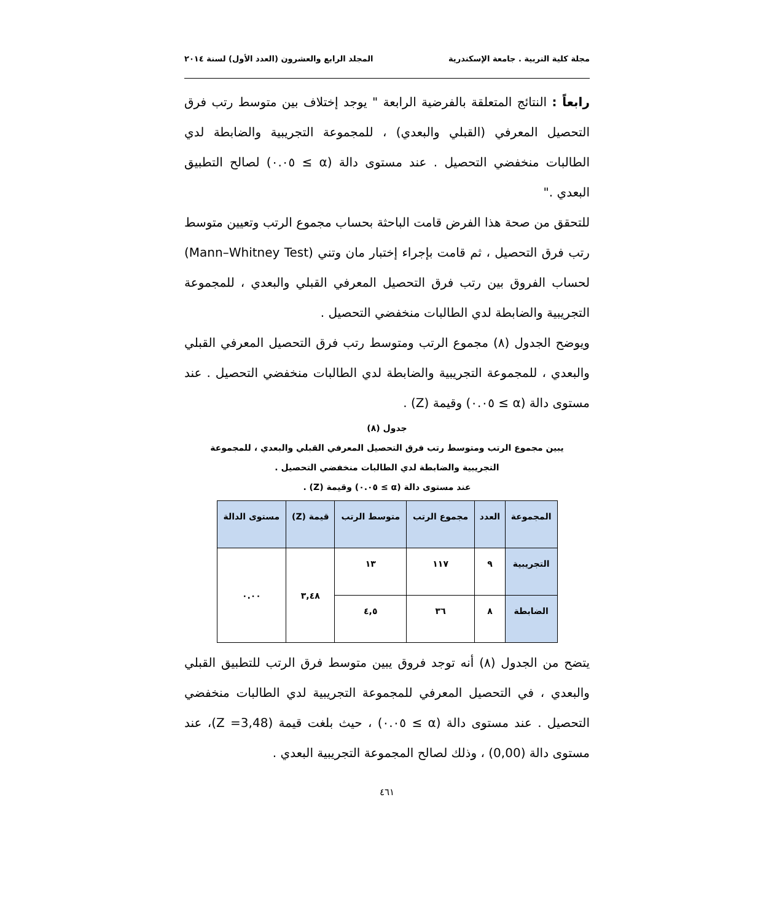مجلة كلية التربية . جامعة الإسكندرية المجلد الرابع والعشرون (العدد الأول) لسنة ٢٠١٤
رابعاً : النتائج المتعلقة بالفرضية الرابعة " يوجد إختلاف بين متوسط رتب فرق التحصيل المعرفي (القبلي والبعدي) ، للمجموعة التجريبية والضابطة لدي الطالبات منخفضي التحصيل . عند مستوى دالة (α ≥ ٠.٠٥) لصالح التطبيق البعدي ."
للتحقق من صحة هذا الفرض قامت الباحثة بحساب مجموع الرتب وتعيين متوسط رتب فرق التحصيل ، ثم قامت بإجراء إختبار مان وتني (Mann–Whitney Test) لحساب الفروق بين رتب فرق التحصيل المعرفي القبلي والبعدي ، للمجموعة التجريبية والضابطة لدي الطالبات منخفضي التحصيل .
ويوضح الجدول (٨) مجموع الرتب ومتوسط رتب فرق التحصيل المعرفي القبلي والبعدي ، للمجموعة التجريبية والضابطة لدي الطالبات منخفضي التحصيل . عند مستوى دالة (α ≥ ٠.٠٥) وقيمة (Z) .
جدول (٨)
يبين مجموع الرتب ومتوسط رتب فرق التحصيل المعرفي القبلي والبعدي ، للمجموعة
التجريبية والضابطة لدي الطالبات منخفضي التحصيل .
عند مستوى دالة (α ≥ ٠.٠٥) وقيمة (Z) .
| المجموعة | العدد | مجموع الرتب | متوسط الرتب | قيمة (Z) | مستوى الدالة |
| --- | --- | --- | --- | --- | --- |
| التجريبية | ٩ | ١١٧ | ١٣ | ٣,٤٨ | ٠.٠٠ |
| الضابطة | ٨ | ٣٦ | ٤,٥ | | |
يتضح من الجدول (٨) أنه توجد فروق يبين متوسط فرق الرتب للتطبيق القبلي والبعدي ، في التحصيل المعرفي للمجموعة التجريبية لدي الطالبات منخفضي التحصيل . عند مستوى دالة (α ≥ ٠.٠٥) ، حيث بلغت قيمة (Z =3,48)، عند مستوى دالة (0,00) ، وذلك لصالح المجموعة التجريبية البعدي .
٤٦١